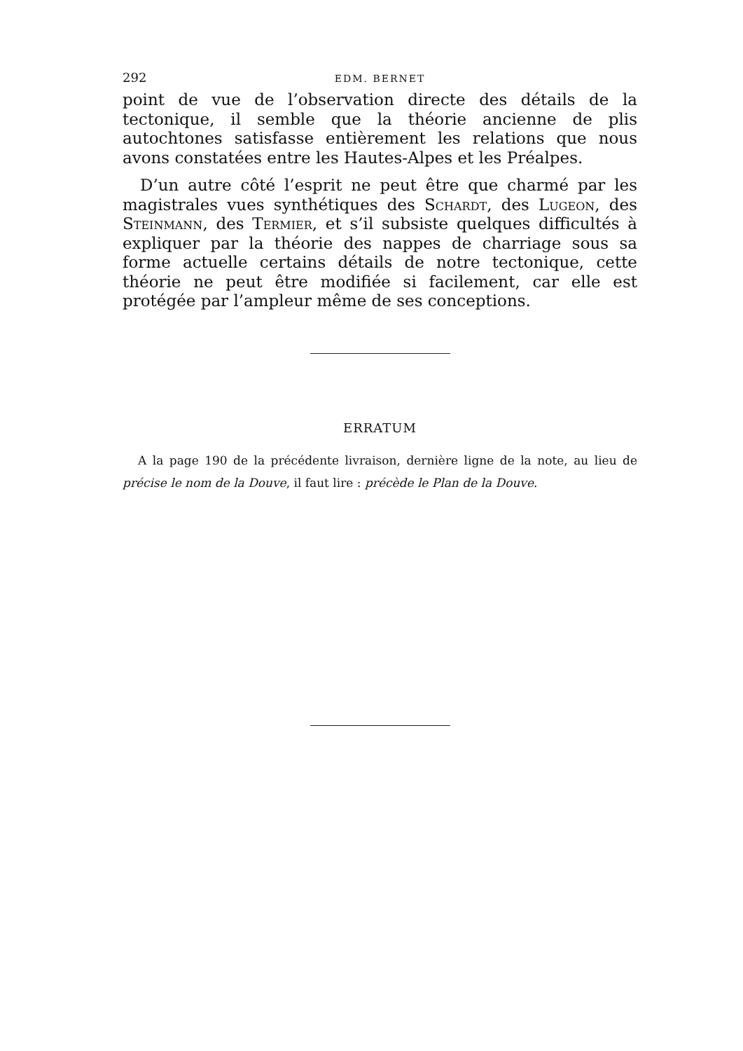292 EDM. BERNET
point de vue de l’observation directe des détails de la tectonique, il semble que la théorie ancienne de plis autochtones satisfasse entièrement les relations que nous avons constatées entre les Hautes-Alpes et les Préalpes.
D’un autre côté l’esprit ne peut être que charmé par les magistrales vues synthétiques des Schardt, des Lugeon, des Steinmann, des Termier, et s’il subsiste quelques difficultés à expliquer par la théorie des nappes de charriage sous sa forme actuelle certains détails de notre tectonique, cette théorie ne peut être modifiée si facilement, car elle est protégée par l’ampleur même de ses conceptions.
ERRATUM
A la page 190 de la précédente livraison, dernière ligne de la note, au lieu de précise le nom de la Douve, il faut lire : précède le Plan de la Douve.